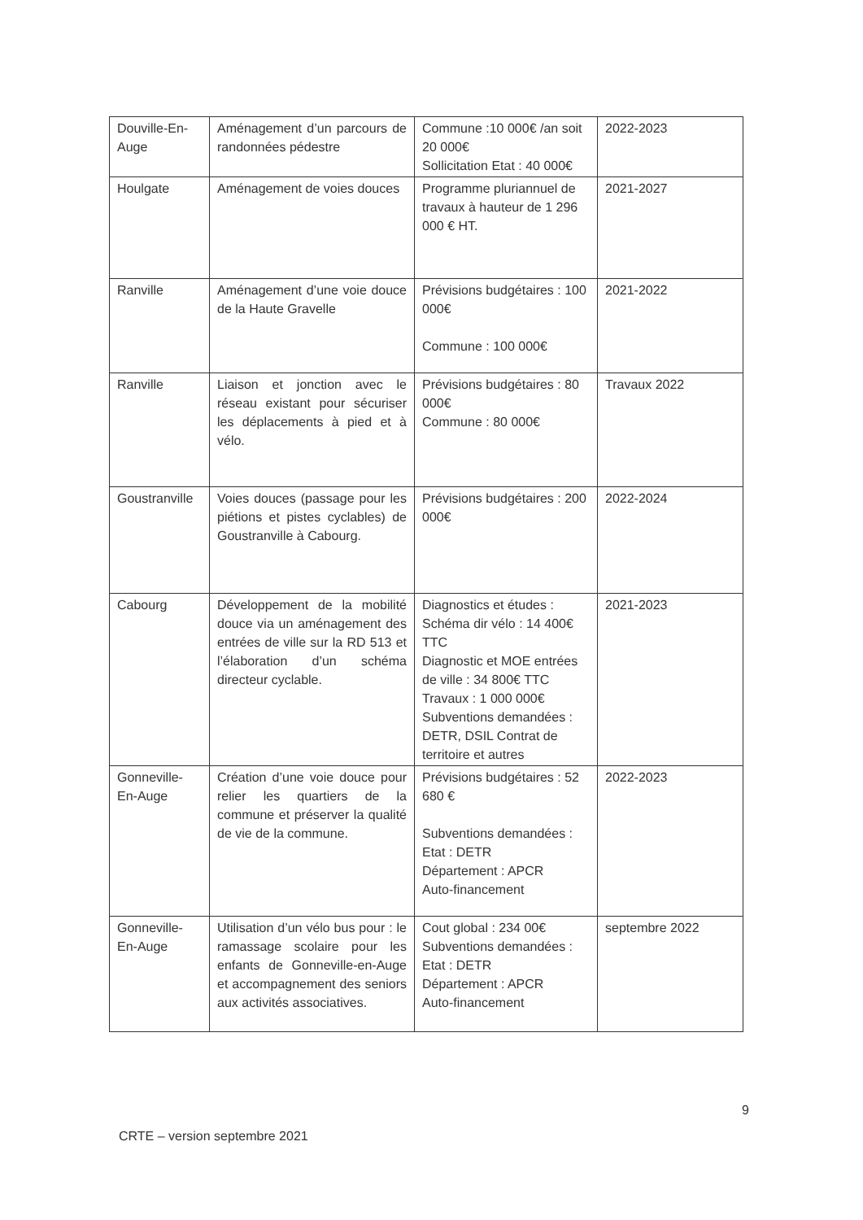| Douville-En-Auge | Aménagement d’un parcours de randonnées pédestre | Commune :10 000€ /an soit 20 000€ Sollicitation Etat : 40 000€ | 2022-2023 |
| Houlgate | Aménagement de voies douces | Programme pluriannuel de travaux à hauteur de 1 296 000 € HT. | 2021-2027 |
| Ranville | Aménagement d’une voie douce de la Haute Gravelle | Prévisions budgétaires : 100 000€ Commune : 100 000€ | 2021-2022 |
| Ranville | Liaison et jonction avec le réseau existant pour sécuriser les déplacements à pied et à vélo. | Prévisions budgétaires : 80 000€ Commune : 80 000€ | Travaux 2022 |
| Goustranville | Voies douces (passage pour les piétions et pistes cyclables) de Goustranville à Cabourg. | Prévisions budgétaires : 200 000€ | 2022-2024 |
| Cabourg | Développement de la mobilité douce via un aménagement des entrées de ville sur la RD 513 et l’élaboration d’un schéma directeur cyclable. | Diagnostics et études : Schéma dir vélo : 14 400€ TTC Diagnostic et MOE entrées de ville : 34 800€ TTC Travaux : 1 000 000€ Subventions demandées : DETR, DSIL Contrat de territoire et autres | 2021-2023 |
| Gonneville-En-Auge | Création d’une voie douce pour relier les quartiers de la commune et préserver la qualité de vie de la commune. | Prévisions budgétaires : 52 680 € Subventions demandées : Etat : DETR Département : APCR Auto-financement | 2022-2023 |
| Gonneville-En-Auge | Utilisation d’un vélo bus pour : le ramassage scolaire pour les enfants de Gonneville-en-Auge et accompagnement des seniors aux activités associatives. | Cout global : 234 00€ Subventions demandées : Etat : DETR Département : APCR Auto-financement | septembre 2022 |
9
CRTE – version septembre 2021